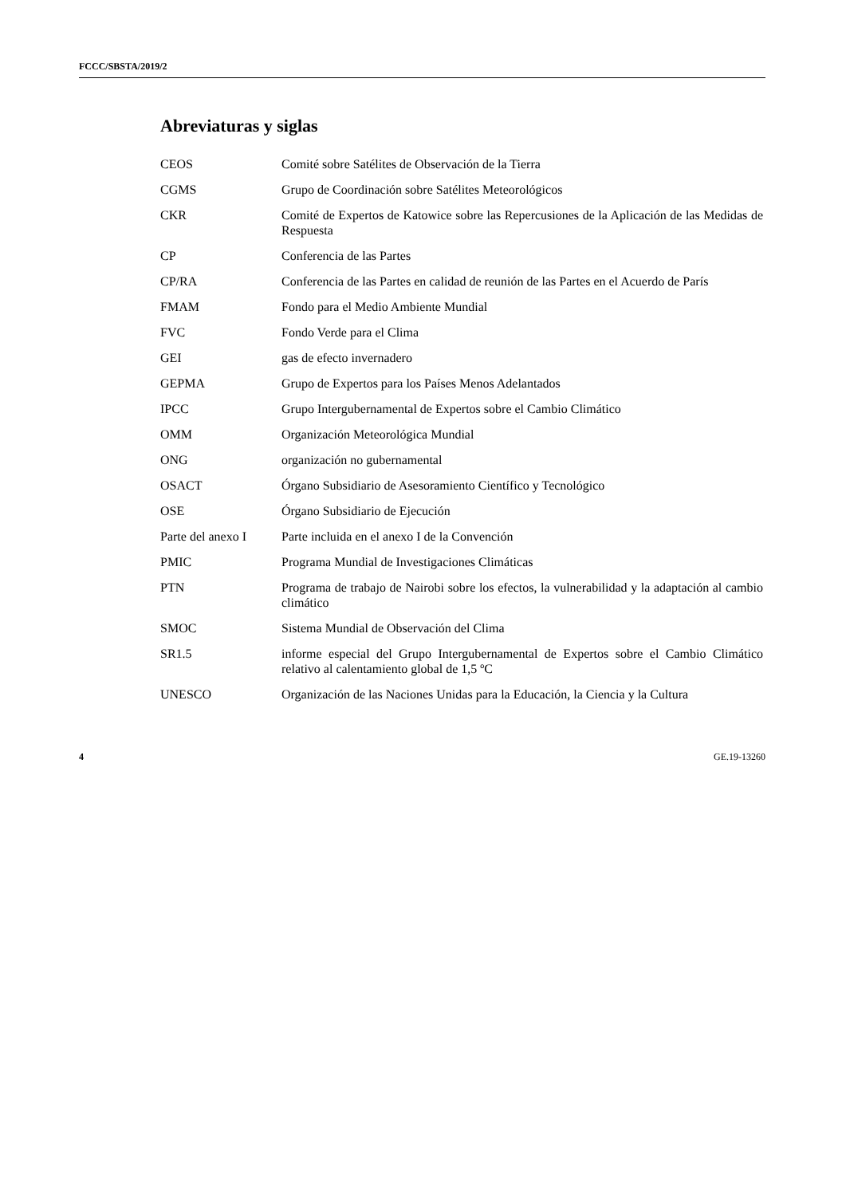FCCC/SBSTA/2019/2
Abreviaturas y siglas
| CEOS | Comité sobre Satélites de Observación de la Tierra |
| CGMS | Grupo de Coordinación sobre Satélites Meteorológicos |
| CKR | Comité de Expertos de Katowice sobre las Repercusiones de la Aplicación de las Medidas de Respuesta |
| CP | Conferencia de las Partes |
| CP/RA | Conferencia de las Partes en calidad de reunión de las Partes en el Acuerdo de París |
| FMAM | Fondo para el Medio Ambiente Mundial |
| FVC | Fondo Verde para el Clima |
| GEI | gas de efecto invernadero |
| GEPMA | Grupo de Expertos para los Países Menos Adelantados |
| IPCC | Grupo Intergubernamental de Expertos sobre el Cambio Climático |
| OMM | Organización Meteorológica Mundial |
| ONG | organización no gubernamental |
| OSACT | Órgano Subsidiario de Asesoramiento Científico y Tecnológico |
| OSE | Órgano Subsidiario de Ejecución |
| Parte del anexo I | Parte incluida en el anexo I de la Convención |
| PMIC | Programa Mundial de Investigaciones Climáticas |
| PTN | Programa de trabajo de Nairobi sobre los efectos, la vulnerabilidad y la adaptación al cambio climático |
| SMOC | Sistema Mundial de Observación del Clima |
| SR1.5 | informe especial del Grupo Intergubernamental de Expertos sobre el Cambio Climático relativo al calentamiento global de 1,5 ºC |
| UNESCO | Organización de las Naciones Unidas para la Educación, la Ciencia y la Cultura |
4 GE.19-13260